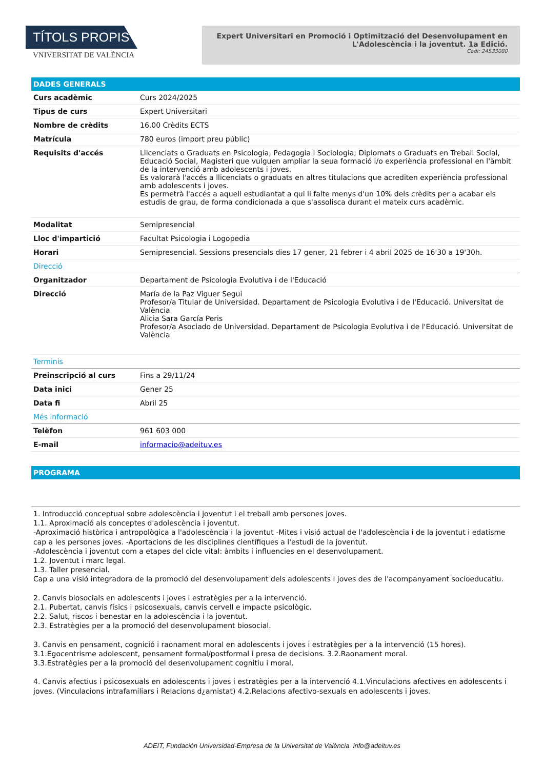TÍTOLS PROPIS
VNIVERSITAT DE VALÈNCIA
Expert Universitari en Promoció i Optimització del Desenvolupament en
L'Adolescència i la joventut. 1a Edició.
Codi: 24533080
DADES GENERALS
| Curs acadèmic | Curs 2024/2025 |
| Tipus de curs | Expert Universitari |
| Nombre de crèdits | 16,00 Crèdits ECTS |
| Matrícula | 780 euros (import preu públic) |
| Requisits d'accés | Llicenciats o Graduats en Psicologia, Pedagogia i Sociologia; Diplomats o Graduats en Treball Social, Educació Social, Magisteri que vulguen ampliar la seua formació i/o experiència professional en l'àmbit de la intervenció amb adolescents i joves. Es valorarà l'accés a llicenciats o graduats en altres titulacions que acrediten experiència professional amb adolescents i joves. Es permetrà l'accés a aquell estudiantat a qui li falte menys d'un 10% dels crèdits per a acabar els estudis de grau, de forma condicionada a que s'assolisca durant el mateix curs acadèmic. |
| Modalitat | Semipresencial |
| Lloc d'impartició | Facultat Psicologia i Logopedia |
| Horari | Semipresencial. Sessions presencials dies 17 gener, 21 febrer i 4 abril 2025 de 16'30 a 19'30h. |
| Direcció | |
| Organitzador | Departament de Psicologia Evolutiva i de l'Educació |
| Direcció | María de la Paz Viguer Segui Profesor/a Titular de Universidad. Departament de Psicologia Evolutiva i de l'Educació. Universitat de València Alicia Sara García Peris Profesor/a Asociado de Universidad. Departament de Psicologia Evolutiva i de l'Educació. Universitat de València |
| Terminis | |
| Preinscripció al curs | Fins a 29/11/24 |
| Data inici | Gener 25 |
| Data fi | Abril 25 |
| Més informació | |
| Telèfon | 961 603 000 |
| E-mail | informacio@adeituv.es |
PROGRAMA
1. Introducció conceptual sobre adolescència i joventut i el treball amb persones joves.
1.1. Aproximació als conceptes d'adolescència i joventut.
-Aproximació històrica i antropològica a l'adolescència i la joventut -Mites i visió actual de l'adolescència i de la joventut i edatisme cap a les persones joves. -Aportacions de les disciplines científiques a l'estudi de la joventut.
-Adolescència i joventut com a etapes del cicle vital: àmbits i influencies en el desenvolupament.
1.2. Joventut i marc legal.
1.3. Taller presencial.
Cap a una visió integradora de la promoció del desenvolupament dels adolescents i joves des de l'acompanyament socioeducatiu.
2. Canvis biosocials en adolescents i joves i estratègies per a la intervenció.
2.1. Pubertat, canvis físics i psicosexuals, canvis cervell e impacte psicològic.
2.2. Salut, riscos i benestar en la adolescència i la joventut.
2.3. Estratègies per a la promoció del desenvolupament biosocial.
3. Canvis en pensament, cognició i raonament moral en adolescents i joves i estratègies per a la intervenció (15 hores).
3.1.Egocentrisme adolescent, pensament formal/postformal i presa de decisions. 3.2.Raonament moral.
3.3.Estratègies per a la promoció del desenvolupament cognitiu i moral.
4. Canvis afectius i psicosexuals en adolescents i joves i estratègies per a la intervenció 4.1.Vinculacions afectives en adolescents i joves. (Vinculacions intrafamiliars i Relacions d¿amistat) 4.2.Relacions afectivo-sexuals en adolescents i joves.
ADEIT, Fundación Universidad-Empresa de la Universitat de València info@adeituv.es